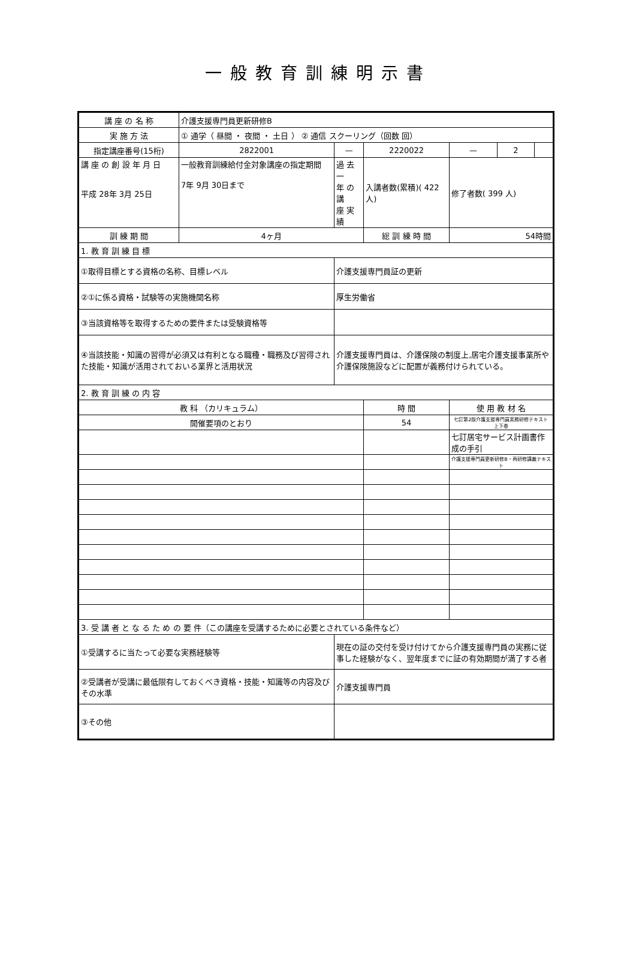一般教育訓練明示書
| 講 座 の 名 称 | 介護支援専門員更新研修B | | | | | | |
| 実 施 方 法 | ① 通学（ 昼間 ・ 夜間 ・ 土日 ） ② 通信 スクーリング（回数 回） | | | | | | |
| 指定講座番号(15桁) | 2822001 | — | 2220022 | | — | 2 | |
| 講 座 の 創 設 年 月 日 平成 28年 3月 25日 | 一般教育訓練給付金対象講座の指定期間 7年 9月 30日まで | 過 去 一 年 の 講 座 実 績 | | 入講者数(累積)( 422 人) | 修了者数( 399 人) | | |
| 訓 練 期 間 | 4ヶ月 | | | 総 訓 練 時 間 | 54時間 | | |
| 1. 教 育 訓 練 目 標 | | | | | | | |
| ①取得目標とする資格の名称、目標レベル | | 介護支援専門員証の更新 | | | | | |
| ②①に係る資格・試験等の実施機関名称 | | 厚生労働省 | | | | | |
| ③当該資格等を取得するための要件または受験資格等 | | | | | | | |
| ④当該技能・知識の習得が必須又は有利となる職種・職務及び習得された技能・知識が活用されておいる業界と活用状況 | | 介護支援専門員は、介護保険の制度上,居宅介護支援事業所や介護保険施設などに配置が義務付けられている。 | | | | | |
| 2. 教 育 訓 練 の 内 容 | | | | | | | |
| 教 科 （カリキュラム） | | | | 時 間 | 使 用 教 材 名 | | |
| 開催要項のとおり | | | | 54 | 七訂第2版介護支援専門員実務研修テキスト 上下巻 | | |
| | | | | | 七訂居宅サービス計画書作成の手引 | | |
| | | | | | 介護支援専門員更新研修B・再研修講義テキスト | | |
| 3. 受 講 者 と な る た め の 要 件（この講座を受講するために必要とされている条件など） | | | | | | | |
| ①受講するに当たって必要な実務経験等 | | 現在の証の交付を受け付けてから介護支援専門員の実務に従事した経験がなく、翌年度までに証の有効期間が満了する者 | | | | | |
| ②受講者が受講に最低限有しておくべき資格・技能・知識等の内容及びその水準 | | 介護支援専門員 | | | | | |
| ③その他 | | | | | | | |